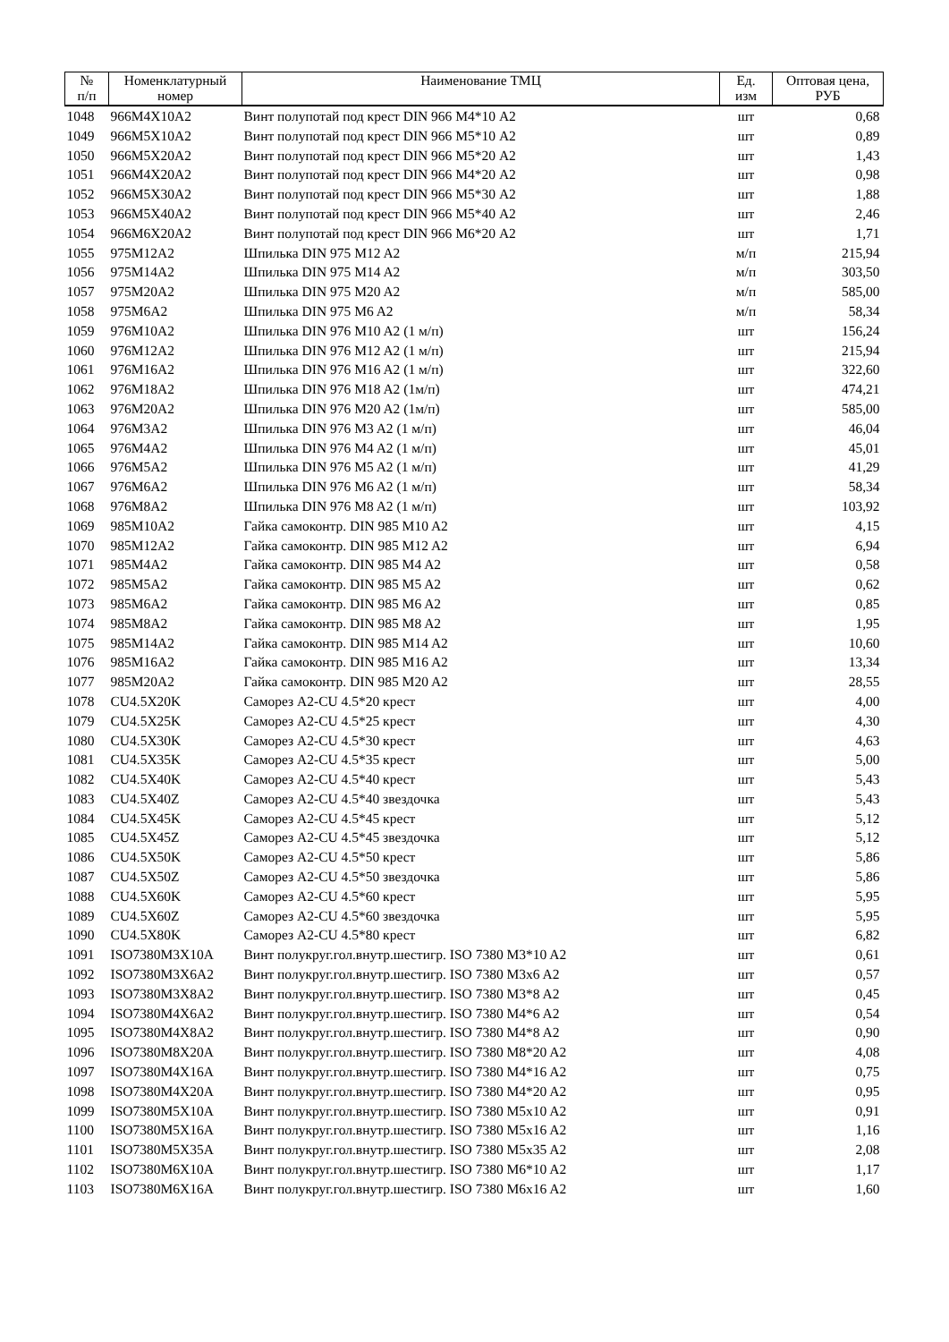| № п/п | Номенклатурный номер | Наименование ТМЦ | Ед. изм | Оптовая цена, РУБ |
| --- | --- | --- | --- | --- |
| 1048 | 966M4X10A2 | Винт полупотай под крест DIN 966 М4*10 А2 | шт | 0,68 |
| 1049 | 966M5X10A2 | Винт полупотай под крест DIN 966 М5*10 А2 | шт | 0,89 |
| 1050 | 966M5X20A2 | Винт полупотай под крест DIN 966 М5*20 А2 | шт | 1,43 |
| 1051 | 966M4X20A2 | Винт полупотай под крест DIN 966 М4*20 А2 | шт | 0,98 |
| 1052 | 966M5X30A2 | Винт полупотай под крест DIN 966 М5*30 А2 | шт | 1,88 |
| 1053 | 966M5X40A2 | Винт полупотай под крест DIN 966 М5*40 А2 | шт | 2,46 |
| 1054 | 966M6X20A2 | Винт полупотай под крест DIN 966 М6*20 А2 | шт | 1,71 |
| 1055 | 975M12A2 | Шпилька DIN 975 M12 A2 | м/п | 215,94 |
| 1056 | 975M14A2 | Шпилька DIN 975 M14 A2 | м/п | 303,50 |
| 1057 | 975M20A2 | Шпилька DIN 975 M20 A2 | м/п | 585,00 |
| 1058 | 975M6A2 | Шпилька DIN 975 M6 A2 | м/п | 58,34 |
| 1059 | 976M10A2 | Шпилька DIN 976 M10 A2 (1 м/п) | шт | 156,24 |
| 1060 | 976M12A2 | Шпилька DIN 976 M12 A2 (1 м/п) | шт | 215,94 |
| 1061 | 976M16A2 | Шпилька DIN 976 M16 A2 (1 м/п) | шт | 322,60 |
| 1062 | 976M18A2 | Шпилька DIN 976 M18 A2 (1м/п) | шт | 474,21 |
| 1063 | 976M20A2 | Шпилька DIN 976 M20 A2 (1м/п) | шт | 585,00 |
| 1064 | 976M3A2 | Шпилька DIN 976 M3 A2 (1 м/п) | шт | 46,04 |
| 1065 | 976M4A2 | Шпилька DIN 976 M4 A2 (1 м/п) | шт | 45,01 |
| 1066 | 976M5A2 | Шпилька DIN 976 M5 A2 (1 м/п) | шт | 41,29 |
| 1067 | 976M6A2 | Шпилька DIN 976 M6 A2 (1 м/п) | шт | 58,34 |
| 1068 | 976M8A2 | Шпилька DIN 976 M8 A2 (1 м/п) | шт | 103,92 |
| 1069 | 985M10A2 | Гайка самоконтр. DIN 985 M10 A2 | шт | 4,15 |
| 1070 | 985M12A2 | Гайка самоконтр. DIN 985 M12 A2 | шт | 6,94 |
| 1071 | 985M4A2 | Гайка самоконтр. DIN 985 M4 A2 | шт | 0,58 |
| 1072 | 985M5A2 | Гайка самоконтр. DIN 985 M5 A2 | шт | 0,62 |
| 1073 | 985M6A2 | Гайка самоконтр. DIN 985 M6 A2 | шт | 0,85 |
| 1074 | 985M8A2 | Гайка самоконтр. DIN 985 M8 A2 | шт | 1,95 |
| 1075 | 985M14A2 | Гайка самоконтр. DIN 985 M14 A2 | шт | 10,60 |
| 1076 | 985M16A2 | Гайка самоконтр. DIN 985 M16 A2 | шт | 13,34 |
| 1077 | 985M20A2 | Гайка самоконтр. DIN 985 M20 A2 | шт | 28,55 |
| 1078 | CU4.5X20K | Саморез A2-CU 4.5*20 крест | шт | 4,00 |
| 1079 | CU4.5X25K | Саморез A2-CU 4.5*25 крест | шт | 4,30 |
| 1080 | CU4.5X30K | Саморез A2-CU 4.5*30 крест | шт | 4,63 |
| 1081 | CU4.5X35K | Саморез A2-CU 4.5*35 крест | шт | 5,00 |
| 1082 | CU4.5X40K | Саморез A2-CU 4.5*40 крест | шт | 5,43 |
| 1083 | CU4.5X40Z | Саморез A2-CU 4.5*40 звездочка | шт | 5,43 |
| 1084 | CU4.5X45K | Саморез A2-CU 4.5*45 крест | шт | 5,12 |
| 1085 | CU4.5X45Z | Саморез A2-CU 4.5*45 звездочка | шт | 5,12 |
| 1086 | CU4.5X50K | Саморез A2-CU 4.5*50 крест | шт | 5,86 |
| 1087 | CU4.5X50Z | Саморез A2-CU 4.5*50 звездочка | шт | 5,86 |
| 1088 | CU4.5X60K | Саморез A2-CU 4.5*60 крест | шт | 5,95 |
| 1089 | CU4.5X60Z | Саморез A2-CU 4.5*60 звездочка | шт | 5,95 |
| 1090 | CU4.5X80K | Саморез A2-CU 4.5*80 крест | шт | 6,82 |
| 1091 | ISO7380M3X10A | Винт полукруг.гол.внутр.шестигр. ISO 7380 M3*10 A2 | шт | 0,61 |
| 1092 | ISO7380M3X6A2 | Винт полукруг.гол.внутр.шестигр. ISO 7380 M3x6 A2 | шт | 0,57 |
| 1093 | ISO7380M3X8A2 | Винт полукруг.гол.внутр.шестигр. ISO 7380 M3*8 A2 | шт | 0,45 |
| 1094 | ISO7380M4X6A2 | Винт полукруг.гол.внутр.шестигр. ISO 7380 M4*6 A2 | шт | 0,54 |
| 1095 | ISO7380M4X8A2 | Винт полукруг.гол.внутр.шестигр. ISO 7380 M4*8 A2 | шт | 0,90 |
| 1096 | ISO7380M8X20A | Винт полукруг.гол.внутр.шестигр. ISO 7380 M8*20 A2 | шт | 4,08 |
| 1097 | ISO7380M4X16A | Винт полукруг.гол.внутр.шестигр. ISO 7380 M4*16 A2 | шт | 0,75 |
| 1098 | ISO7380M4X20A | Винт полукруг.гол.внутр.шестигр. ISO 7380 M4*20 A2 | шт | 0,95 |
| 1099 | ISO7380M5X10A | Винт полукруг.гол.внутр.шестигр. ISO 7380 M5x10 A2 | шт | 0,91 |
| 1100 | ISO7380M5X16A | Винт полукруг.гол.внутр.шестигр. ISO 7380 M5x16 A2 | шт | 1,16 |
| 1101 | ISO7380M5X35A | Винт полукруг.гол.внутр.шестигр. ISO 7380 M5x35 A2 | шт | 2,08 |
| 1102 | ISO7380M6X10A | Винт полукруг.гол.внутр.шестигр. ISO 7380 M6*10 A2 | шт | 1,17 |
| 1103 | ISO7380M6X16A | Винт полукруг.гол.внутр.шестигр. ISO 7380 M6x16 A2 | шт | 1,60 |